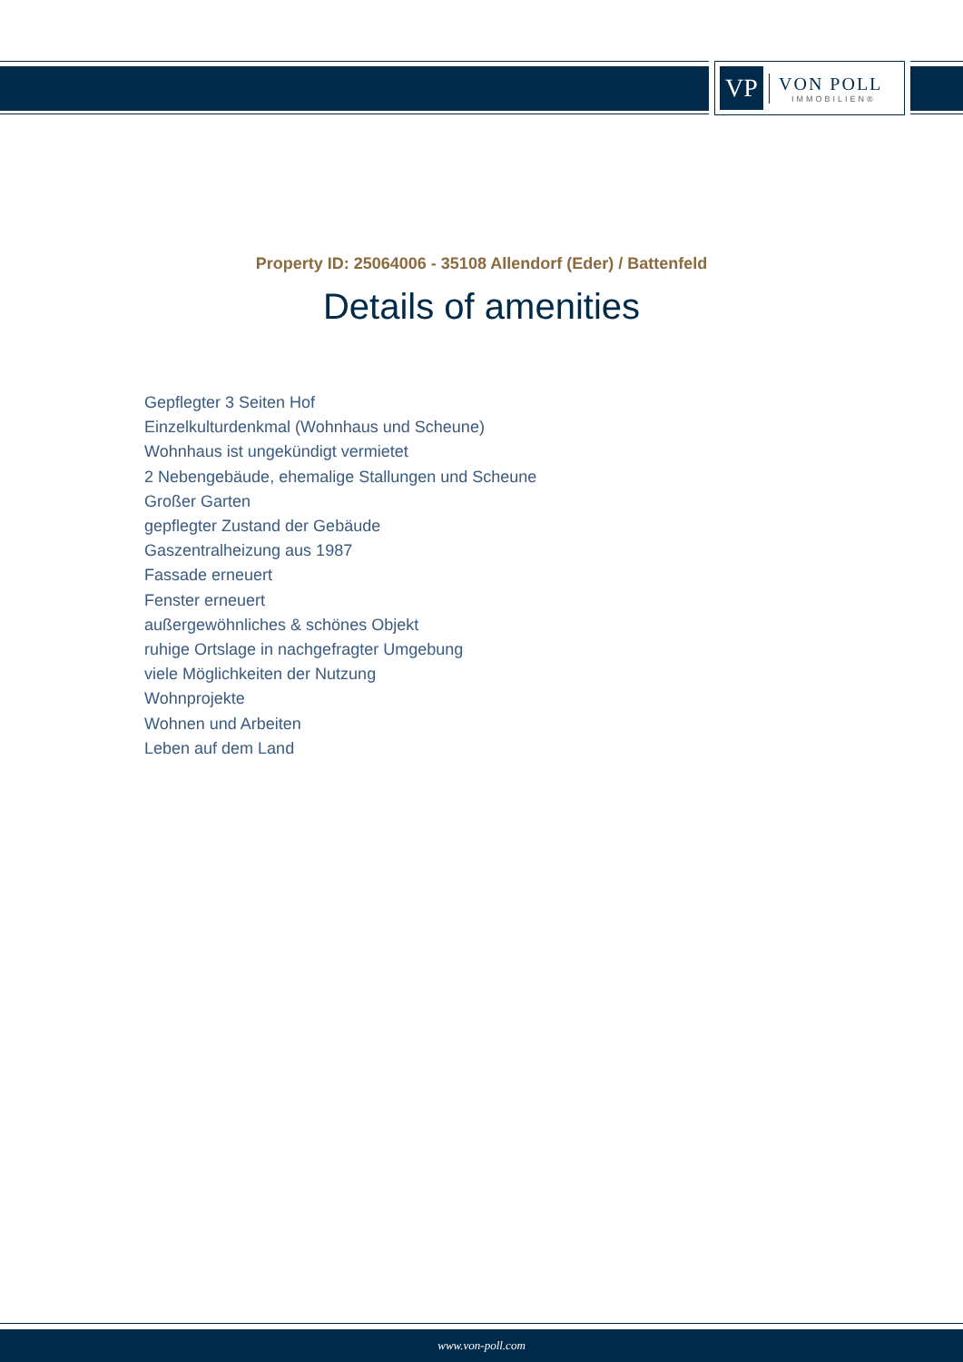VP
VON POLL
IMMOBILIEN®
Property ID: 25064006 - 35108 Allendorf (Eder) / Battenfeld
Details of amenities
Gepflegter 3 Seiten Hof
Einzelkulturdenkmal (Wohnhaus und Scheune)
Wohnhaus ist ungekündigt vermietet
2 Nebengebäude, ehemalige Stallungen und Scheune
Großer Garten
gepflegter Zustand der Gebäude
Gaszentralheizung aus 1987
Fassade erneuert
Fenster erneuert
außergewöhnliches & schönes Objekt
ruhige Ortslage in nachgefragter Umgebung
viele Möglichkeiten der Nutzung
Wohnprojekte
Wohnen und Arbeiten
Leben auf dem Land
www.von-poll.com